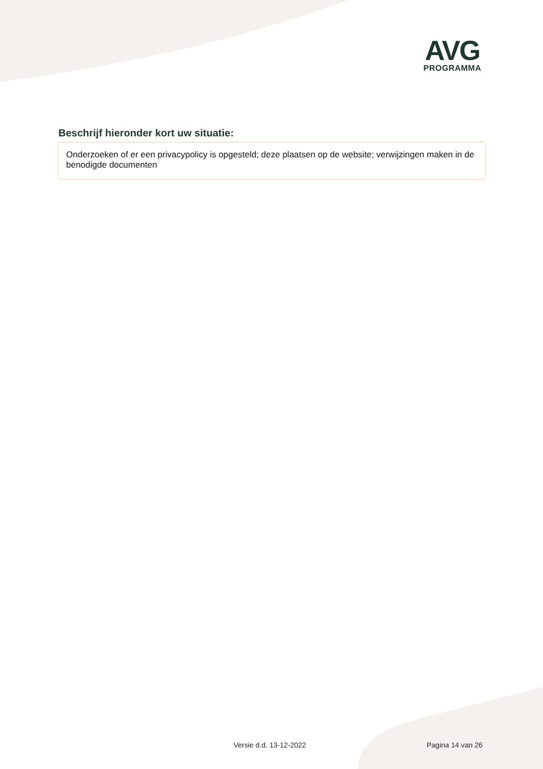AVG
PROGRAMMA
Beschrijf hieronder kort uw situatie:
Onderzoeken of er een privacypolicy is opgesteld; deze plaatsen op de website; verwijzingen maken in de benodigde documenten
Versie d.d. 13-12-2022 Pagina 14 van 26